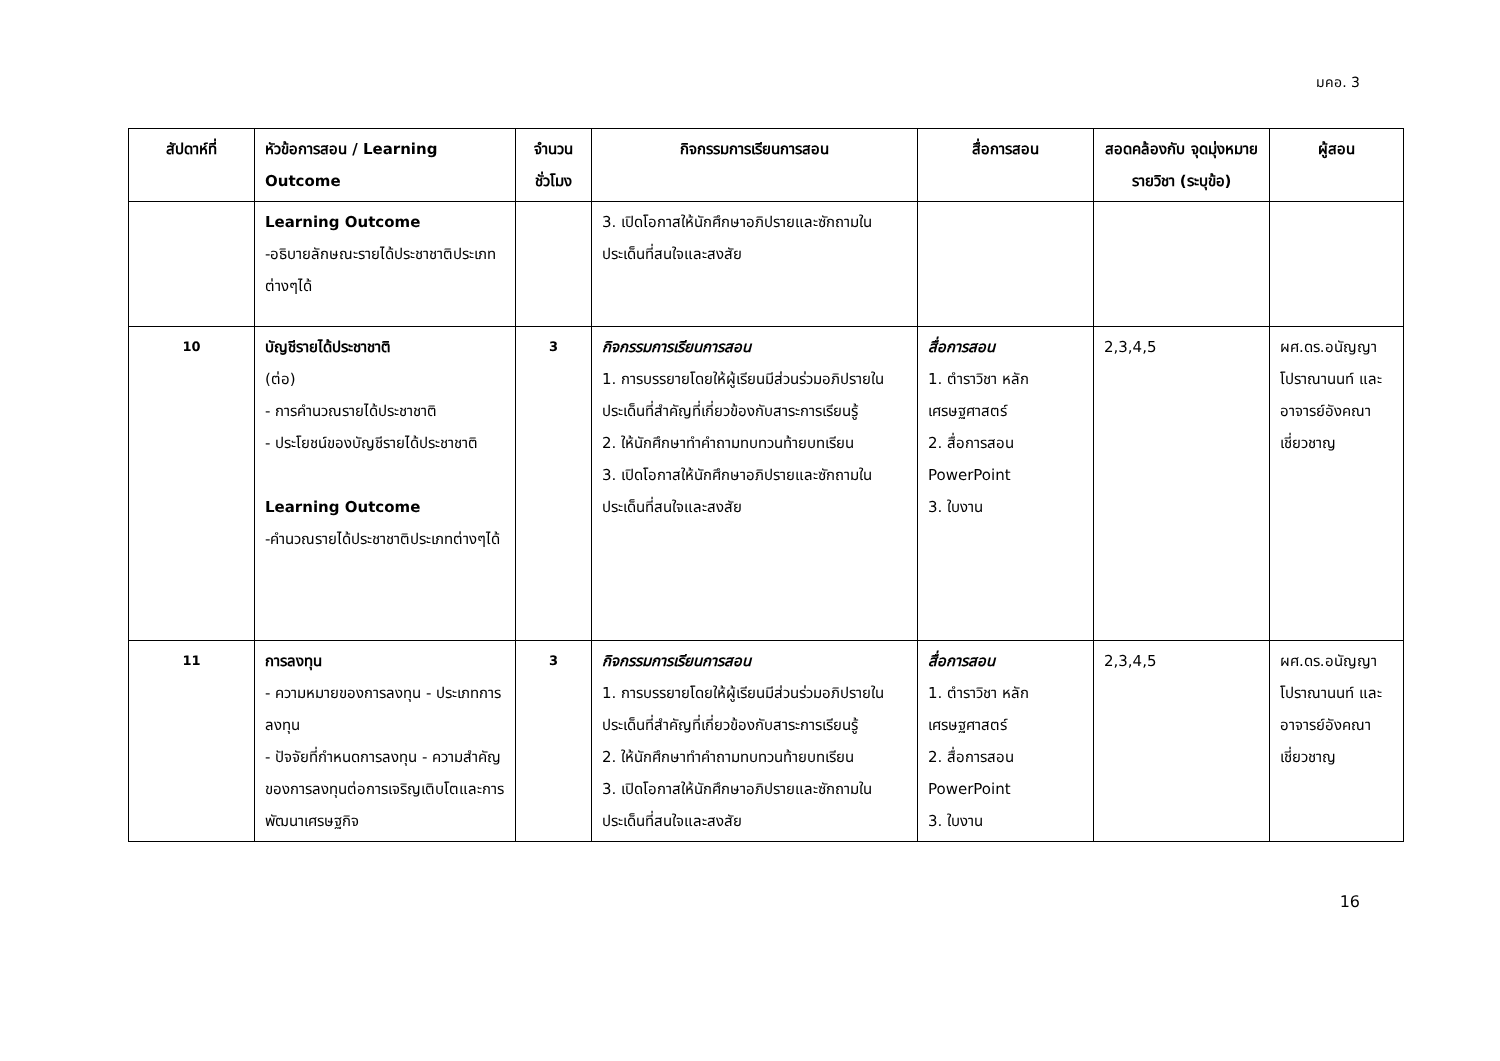มคอ. 3
| สัปดาห์ที่ | หัวข้อการสอน / Learning Outcome | จำนวน ชั่วโมง | กิจกรรมการเรียนการสอน | สื่อการสอน | สอดคล้องกับ จุดมุ่งหมายรายวิชา (ระบุข้อ) | ผู้สอน |
| --- | --- | --- | --- | --- | --- | --- |
| | Learning Outcome -อธิบายลักษณะรายได้ประชาชาติประเภทต่างๆได้ | | 3. เปิดโอกาสให้นักศึกษาอภิปรายและซักถามในประเด็นที่สนใจและสงสัย | | | |
| 10 | บัญชีรายได้ประชาชาติ (ต่อ) - การคำนวณรายได้ประชาชาติ - ประโยชน์ของบัญชีรายได้ประชาชาติ Learning Outcome -คำนวณรายได้ประชาชาติประเภทต่างๆได้ | 3 | กิจกรรมการเรียนการสอน 1. การบรรยายโดยให้ผู้เรียนมีส่วนร่วมอภิปรายในประเด็นที่สำคัญที่เกี่ยวข้องกับสาระการเรียนรู้ 2. ให้นักศึกษาทำคำถามทบทวนท้ายบทเรียน 3. เปิดโอกาสให้นักศึกษาอภิปรายและซักถามในประเด็นที่สนใจและสงสัย | สื่อการสอน 1. ตำราวิชา หลักเศรษฐศาสตร์ 2. สื่อการสอน PowerPoint 3. ใบงาน | 2,3,4,5 | ผศ.ดร.อนัญญา โปราณานนท์ และอาจารย์อังคณา เชี่ยวชาญ |
| 11 | การลงทุน - ความหมายของการลงทุน - ประเภทการลงทุน - ปัจจัยที่กำหนดการลงทุน - ความสำคัญของการลงทุนต่อการเจริญเติบโตและการพัฒนาเศรษฐกิจ | 3 | กิจกรรมการเรียนการสอน 1. การบรรยายโดยให้ผู้เรียนมีส่วนร่วมอภิปรายในประเด็นที่สำคัญที่เกี่ยวข้องกับสาระการเรียนรู้ 2. ให้นักศึกษาทำคำถามทบทวนท้ายบทเรียน 3. เปิดโอกาสให้นักศึกษาอภิปรายและซักถามในประเด็นที่สนใจและสงสัย | สื่อการสอน 1. ตำราวิชา หลักเศรษฐศาสตร์ 2. สื่อการสอน PowerPoint 3. ใบงาน | 2,3,4,5 | ผศ.ดร.อนัญญา โปราณานนท์ และอาจารย์อังคณา เชี่ยวชาญ |
16